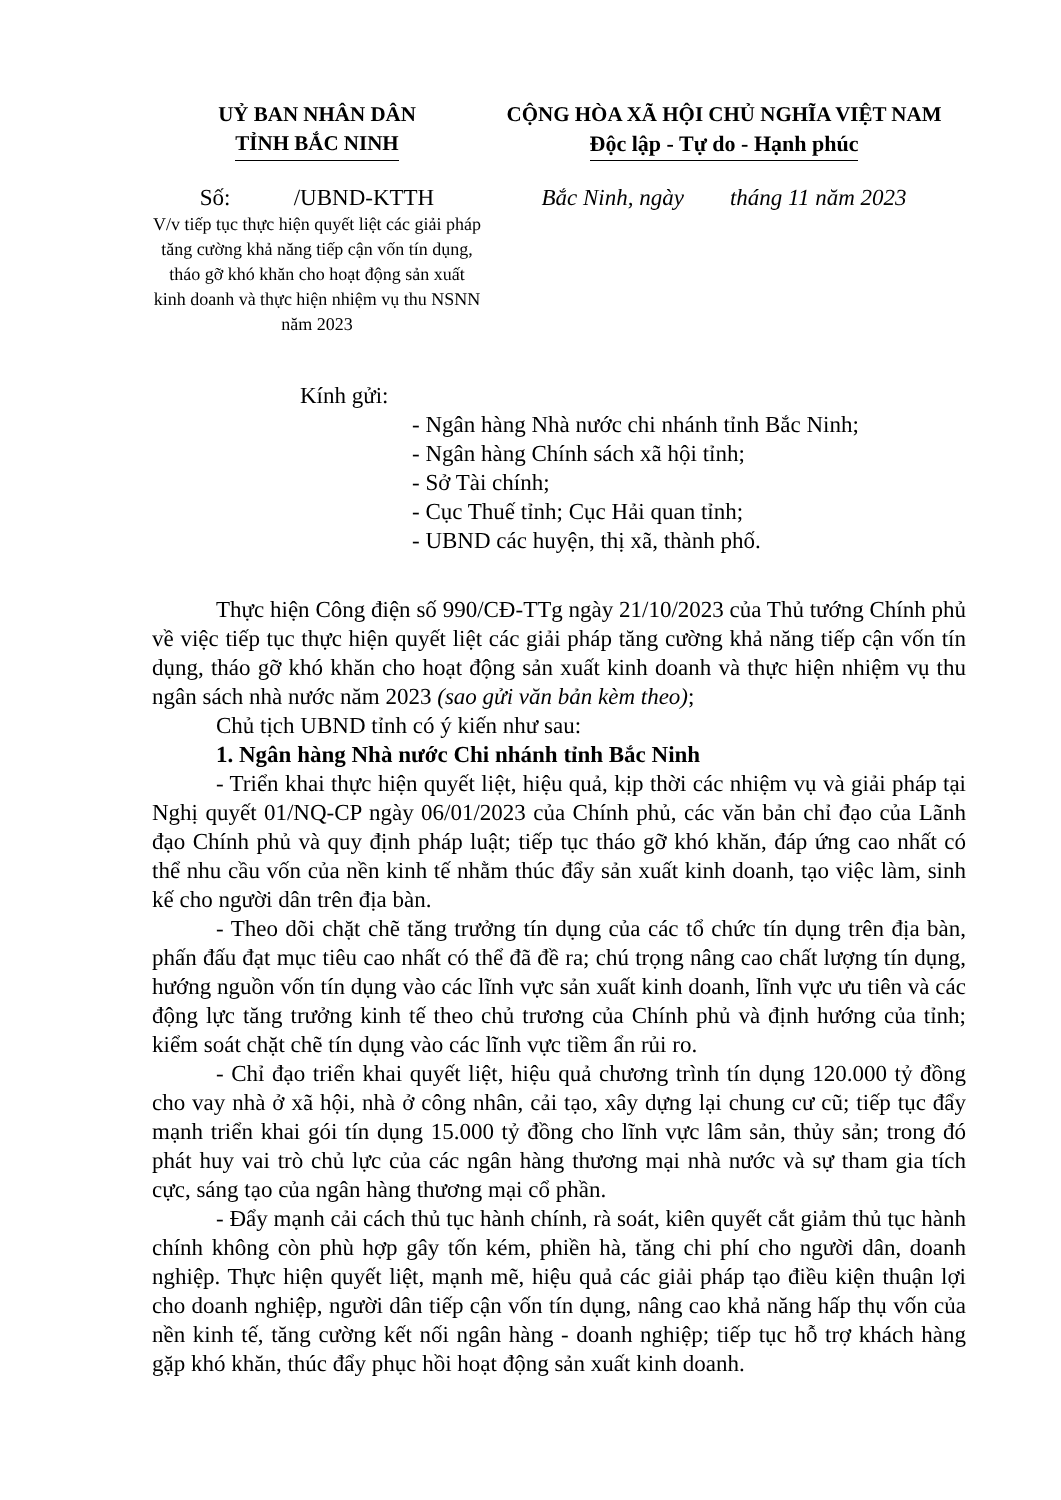UỶ BAN NHÂN DÂN
TỈNH BẮC NINH
CỘNG HÒA XÃ HỘI CHỦ NGHĨA VIỆT NAM
Độc lập - Tự do - Hạnh phúc
Số: /UBND-KTTH
V/v tiếp tục thực hiện quyết liệt các giải pháp tăng cường khả năng tiếp cận vốn tín dụng, tháo gỡ khó khăn cho hoạt động sản xuất kinh doanh và thực hiện nhiệm vụ thu NSNN năm 2023
Bắc Ninh, ngày tháng 11 năm 2023
Kính gửi:
- Ngân hàng Nhà nước chi nhánh tỉnh Bắc Ninh;
- Ngân hàng Chính sách xã hội tỉnh;
- Sở Tài chính;
- Cục Thuế tỉnh; Cục Hải quan tỉnh;
- UBND các huyện, thị xã, thành phố.
Thực hiện Công điện số 990/CĐ-TTg ngày 21/10/2023 của Thủ tướng Chính phủ về việc tiếp tục thực hiện quyết liệt các giải pháp tăng cường khả năng tiếp cận vốn tín dụng, tháo gỡ khó khăn cho hoạt động sản xuất kinh doanh và thực hiện nhiệm vụ thu ngân sách nhà nước năm 2023 (sao gửi văn bản kèm theo);
Chủ tịch UBND tỉnh có ý kiến như sau:
1. Ngân hàng Nhà nước Chi nhánh tỉnh Bắc Ninh
- Triển khai thực hiện quyết liệt, hiệu quả, kịp thời các nhiệm vụ và giải pháp tại Nghị quyết 01/NQ-CP ngày 06/01/2023 của Chính phủ, các văn bản chỉ đạo của Lãnh đạo Chính phủ và quy định pháp luật; tiếp tục tháo gỡ khó khăn, đáp ứng cao nhất có thể nhu cầu vốn của nền kinh tế nhằm thúc đẩy sản xuất kinh doanh, tạo việc làm, sinh kế cho người dân trên địa bàn.
- Theo dõi chặt chẽ tăng trưởng tín dụng của các tổ chức tín dụng trên địa bàn, phấn đấu đạt mục tiêu cao nhất có thể đã đề ra; chú trọng nâng cao chất lượng tín dụng, hướng nguồn vốn tín dụng vào các lĩnh vực sản xuất kinh doanh, lĩnh vực ưu tiên và các động lực tăng trưởng kinh tế theo chủ trương của Chính phủ và định hướng của tỉnh; kiểm soát chặt chẽ tín dụng vào các lĩnh vực tiềm ẩn rủi ro.
- Chỉ đạo triển khai quyết liệt, hiệu quả chương trình tín dụng 120.000 tỷ đồng cho vay nhà ở xã hội, nhà ở công nhân, cải tạo, xây dựng lại chung cư cũ; tiếp tục đẩy mạnh triển khai gói tín dụng 15.000 tỷ đồng cho lĩnh vực lâm sản, thủy sản; trong đó phát huy vai trò chủ lực của các ngân hàng thương mại nhà nước và sự tham gia tích cực, sáng tạo của ngân hàng thương mại cổ phần.
- Đẩy mạnh cải cách thủ tục hành chính, rà soát, kiên quyết cắt giảm thủ tục hành chính không còn phù hợp gây tốn kém, phiền hà, tăng chi phí cho người dân, doanh nghiệp. Thực hiện quyết liệt, mạnh mẽ, hiệu quả các giải pháp tạo điều kiện thuận lợi cho doanh nghiệp, người dân tiếp cận vốn tín dụng, nâng cao khả năng hấp thụ vốn của nền kinh tế, tăng cường kết nối ngân hàng - doanh nghiệp; tiếp tục hỗ trợ khách hàng gặp khó khăn, thúc đẩy phục hồi hoạt động sản xuất kinh doanh.